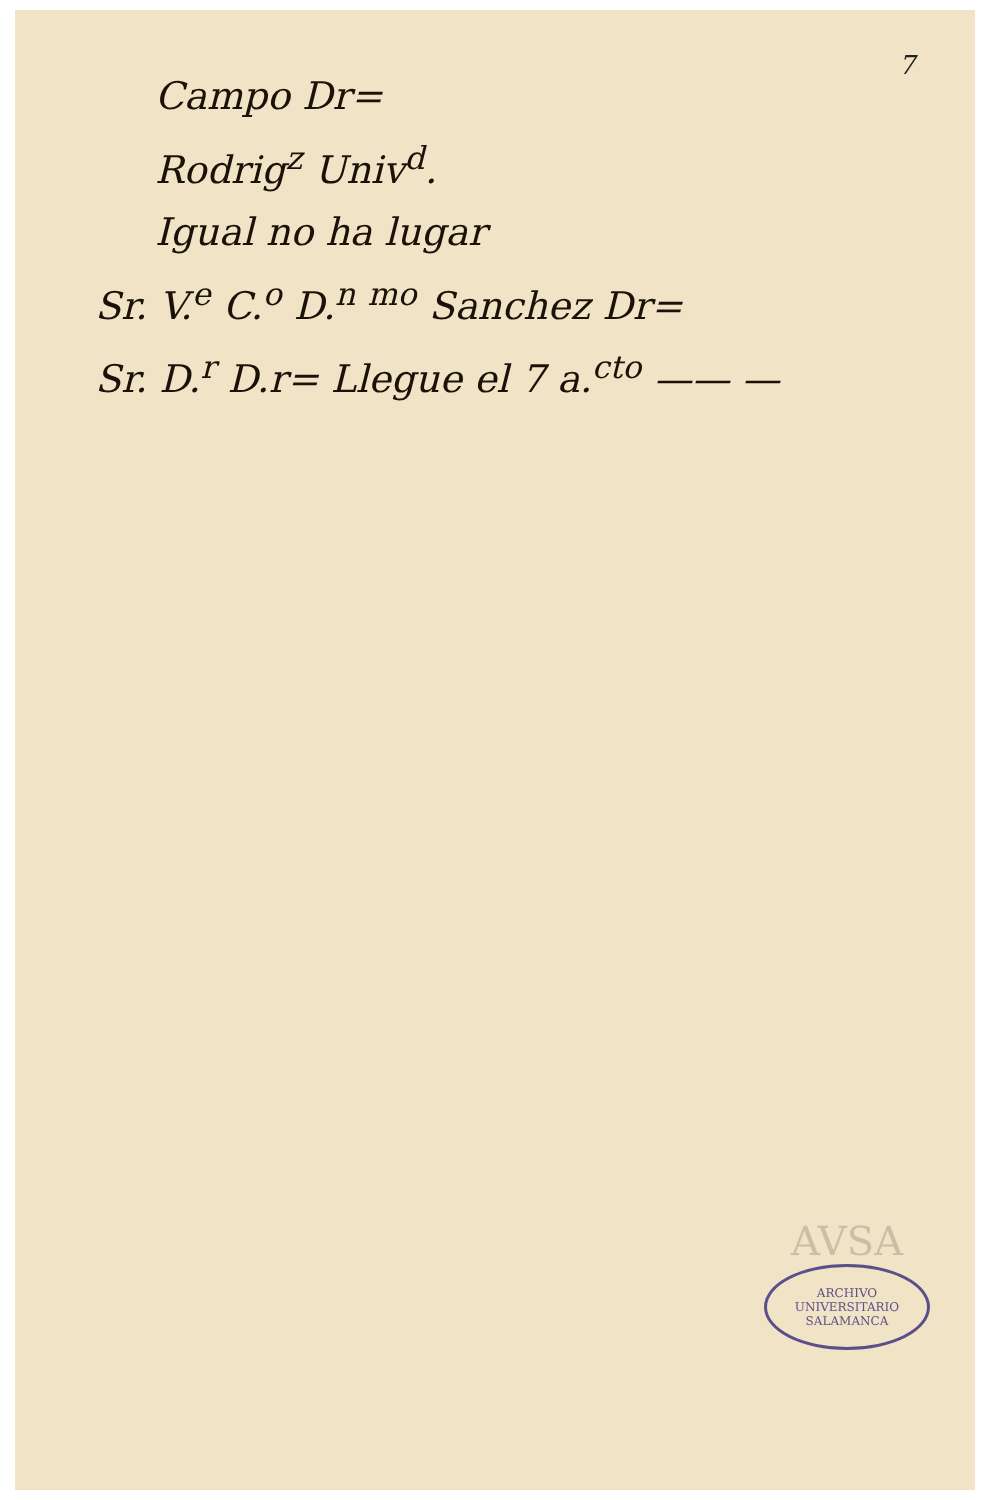7
Campo Dr=
Rodrig<sup>z</sup> Univ<sup>d</sup>.
Igual no ha lugar
Sr. V.<sup>e</sup> C.<sup>o</sup> D.<sup>n</sup> <sup>mo</sup> Sanchez Dr=
Sr. D.<sup>r</sup> D.r= Llegue el 7 a.<sup>cto</sup> —— —
AVSA
ARCHIVO UNIVERSITARIO
SALAMANCA